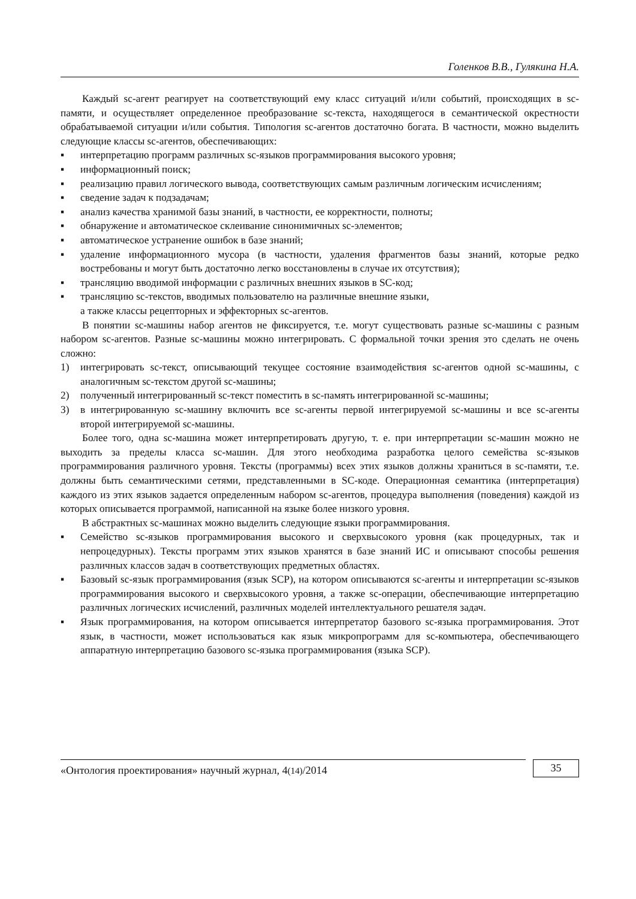Голенков В.В., Гулякина Н.А.
Каждый sc-агент реагирует на соответствующий ему класс ситуаций и/или событий, происходящих в sc-памяти, и осуществляет определенное преобразование sc-текста, находящегося в семантической окрестности обрабатываемой ситуации и/или события. Типология sc-агентов достаточно богата. В частности, можно выделить следующие классы sc-агентов, обеспечивающих:
▪ интерпретацию программ различных sc-языков программирования высокого уровня;
▪ информационный поиск;
▪ реализацию правил логического вывода, соответствующих самым различным логическим исчислениям;
▪ сведение задач к подзадачам;
▪ анализ качества хранимой базы знаний, в частности, ее корректности, полноты;
▪ обнаружение и автоматическое склеивание синонимичных sc-элементов;
▪ автоматическое устранение ошибок в базе знаний;
▪ удаление информационного мусора (в частности, удаления фрагментов базы знаний, которые редко востребованы и могут быть достаточно легко восстановлены в случае их отсутствия);
▪ трансляцию вводимой информации с различных внешних языков в SC-код;
▪ трансляцию sc-текстов, вводимых пользователю на различные внешние языки,
а также классы рецепторных и эффекторных sc-агентов.
В понятии sc-машины набор агентов не фиксируется, т.е. могут существовать разные sc-машины с разным набором sc-агентов. Разные sc-машины можно интегрировать. С формальной точки зрения это сделать не очень сложно:
1) интегрировать sc-текст, описывающий текущее состояние взаимодействия sc-агентов одной sc-машины, с аналогичным sc-текстом другой sc-машины;
2) полученный интегрированный sc-текст поместить в sc-память интегрированной sc-машины;
3) в интегрированную sc-машину включить все sc-агенты первой интегрируемой sc-машины и все sc-агенты второй интегрируемой sc-машины.
Более того, одна sc-машина может интерпретировать другую, т. е. при интерпретации sc-машин можно не выходить за пределы класса sc-машин. Для этого необходима разработка целого семейства sc-языков программирования различного уровня. Тексты (программы) всех этих языков должны храниться в sc-памяти, т.е. должны быть семантическими сетями, представленными в SC-коде. Операционная семантика (интерпретация) каждого из этих языков задается определенным набором sc-агентов, процедура выполнения (поведения) каждой из которых описывается программой, написанной на языке более низкого уровня.
В абстрактных sc-машинах можно выделить следующие языки программирования.
▪ Семейство sc-языков программирования высокого и сверхвысокого уровня (как процедурных, так и непроцедурных). Тексты программ этих языков хранятся в базе знаний ИС и описывают способы решения различных классов задач в соответствующих предметных областях.
▪ Базовый sc-язык программирования (язык SCP), на котором описываются sc-агенты и интерпретации sc-языков программирования высокого и сверхвысокого уровня, а также sc-операции, обеспечивающие интерпретацию различных логических исчислений, различных моделей интеллектуального решателя задач.
▪ Язык программирования, на котором описывается интерпретатор базового sc-языка программирования. Этот язык, в частности, может использоваться как язык микропрограмм для sc-компьютера, обеспечивающего аппаратную интерпретацию базового sc-языка программирования (языка SCP).
«Онтология проектирования» научный журнал, 4(14)/2014
35